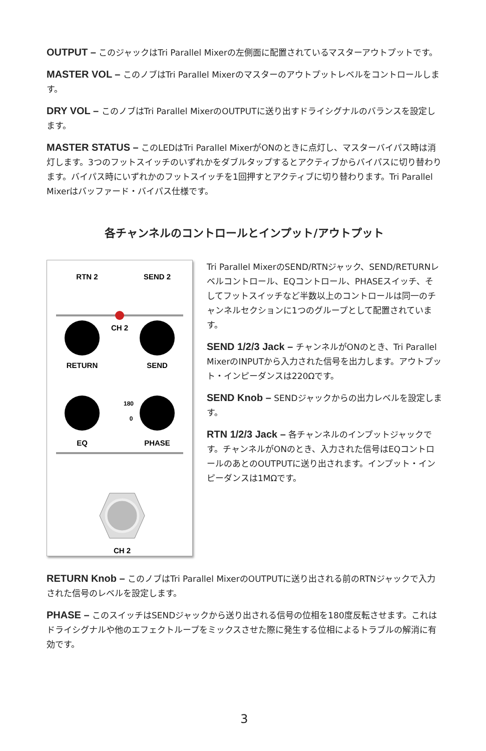OUTPUT – このジャックはTri Parallel Mixerの左側面に配置されているマスターアウトプットです。
MASTER VOL – このノブはTri Parallel Mixerのマスターのアウトプットレベルをコントロールします。
DRY VOL – このノブはTri Parallel MixerのOUTPUTに送り出すドライシグナルのバランスを設定します。
MASTER STATUS – このLEDはTri Parallel MixerがONのときに点灯し、マスターバイパス時は消灯します。3つのフットスイッチのいずれかをダブルタップするとアクティブからバイパスに切り替わります。バイパス時にいずれかのフットスイッチを1回押すとアクティブに切り替わります。Tri Parallel Mixerはバッファード・バイパス仕様です。
各チャンネルのコントロールとインプット/アウトプット
RTN 2
SEND 2
CH 2
RETURN
SEND
180
0
EQ
PHASE
CH 2
Tri Parallel MixerのSEND/RTNジャック、SEND/RETURNレベルコントロール、EQコントロール、PHASEスイッチ、そしてフットスイッチなど半数以上のコントロールは同一のチャンネルセクションに1つのグループとして配置されています。
SEND 1/2/3 Jack – チャンネルがONのとき、Tri Parallel MixerのINPUTから入力された信号を出力します。アウトプット・インピーダンスは220Ωです。
SEND Knob – SENDジャックからの出力レベルを設定します。
RTN 1/2/3 Jack – 各チャンネルのインプットジャックです。チャンネルがONのとき、入力された信号はEQコントロールのあとのOUTPUTに送り出されます。インプット・インピーダンスは1MΩです。
RETURN Knob – このノブはTri Parallel MixerのOUTPUTに送り出される前のRTNジャックで入力された信号のレベルを設定します。
PHASE – このスイッチはSENDジャックから送り出される信号の位相を180度反転させます。これはドライシグナルや他のエフェクトループをミックスさせた際に発生する位相によるトラブルの解消に有効です。
3